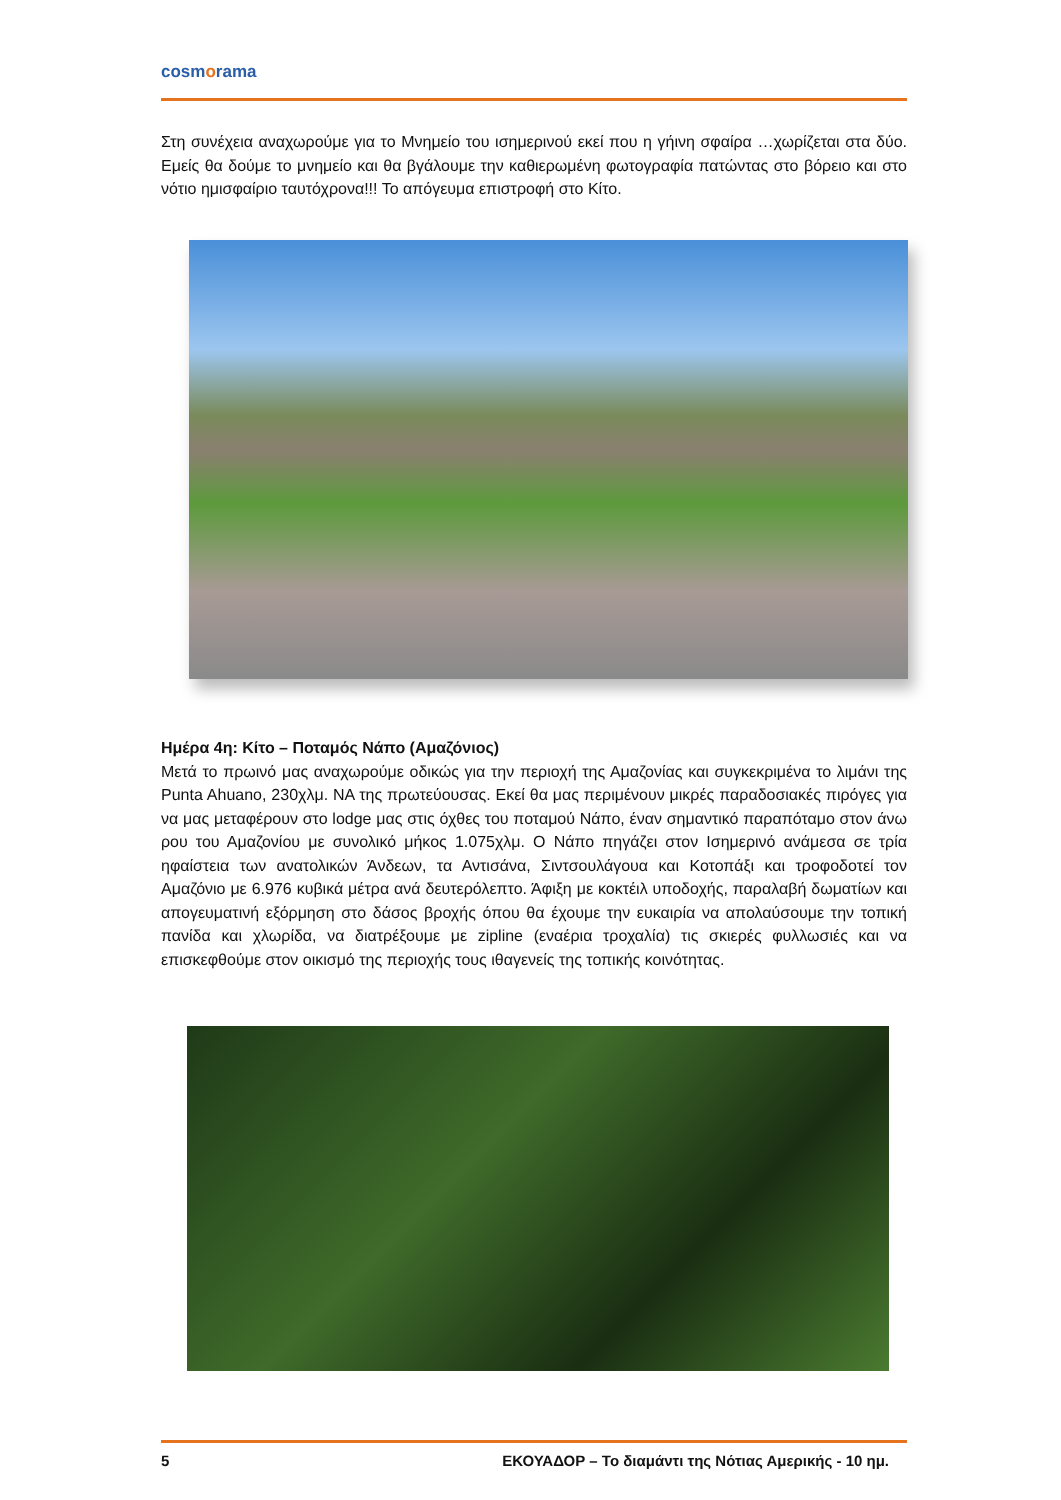cosmorama
Στη συνέχεια αναχωρούμε για το Μνημείο του ισημερινού εκεί που η γήινη σφαίρα …χωρίζεται στα δύο. Εμείς θα δούμε το μνημείο και θα βγάλουμε την καθιερωμένη φωτογραφία πατώντας στο βόρειο και στο νότιο ημισφαίριο ταυτόχρονα!!! Το απόγευμα επιστροφή στο Κίτο.
Ημέρα 4η: Κίτο – Ποταμός Νάπο (Αμαζόνιος)
Μετά το πρωινό μας αναχωρούμε οδικώς για την περιοχή της Αμαζονίας και συγκεκριμένα το λιμάνι της Punta Ahuano, 230χλμ. ΝΑ της πρωτεύουσας. Εκεί θα μας περιμένουν μικρές παραδοσιακές πιρόγες για να μας μεταφέρουν στο lodge μας στις όχθες του ποταμού Νάπο, έναν σημαντικό παραπόταμο στον άνω ρου του Αμαζονίου με συνολικό μήκος 1.075χλμ. Ο Νάπο πηγάζει στον Ισημερινό ανάμεσα σε τρία ηφαίστεια των ανατολικών Άνδεων, τα Αντισάνα, Σιντσουλάγουα και Κοτοπάξι και τροφοδοτεί τον Αμαζόνιο με 6.976 κυβικά μέτρα ανά δευτερόλεπτο. Άφιξη με κοκτέιλ υποδοχής, παραλαβή δωματίων και απογευματινή εξόρμηση στο δάσος βροχής όπου θα έχουμε την ευκαιρία να απολαύσουμε την τοπική πανίδα και χλωρίδα, να διατρέξουμε με zipline (εναέρια τροχαλία) τις σκιερές φυλλωσιές και να επισκεφθούμε στον οικισμό της περιοχής τους ιθαγενείς της τοπικής κοινότητας.
5 ΕΚΟΥΑΔΟΡ – Το διαμάντι της Νότιας Αμερικής - 10 ημ.